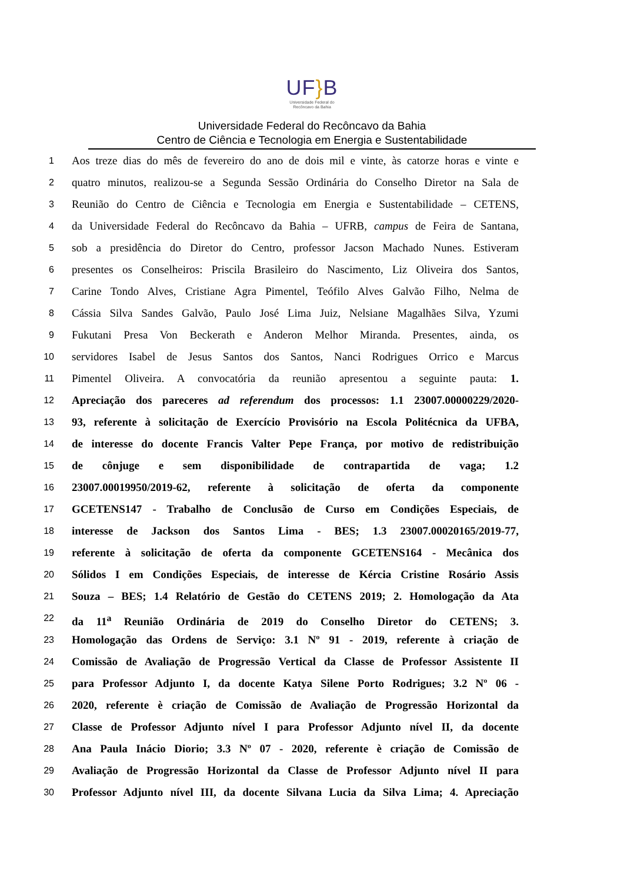UF}B
Universidade Federal do
Recôncavo da Bahia
Universidade Federal do Recôncavo da Bahia
Centro de Ciência e Tecnologia em Energia e Sustentabilidade
1
Aos treze dias do mês de fevereiro do ano de dois mil e vinte, às catorze horas e vinte e
2
quatro minutos, realizou-se a Segunda Sessão Ordinária do Conselho Diretor na Sala de
3
Reunião do Centro de Ciência e Tecnologia em Energia e Sustentabilidade – CETENS,
4
da Universidade Federal do Recôncavo da Bahia – UFRB, campus de Feira de Santana,
5
sob a presidência do Diretor do Centro, professor Jacson Machado Nunes. Estiveram
6
presentes os Conselheiros: Priscila Brasileiro do Nascimento, Liz Oliveira dos Santos,
7
Carine Tondo Alves, Cristiane Agra Pimentel, Teófilo Alves Galvão Filho, Nelma de
8
Cássia Silva Sandes Galvão, Paulo José Lima Juiz, Nelsiane Magalhães Silva, Yzumi
9
Fukutani Presa Von Beckerath e Anderon Melhor Miranda. Presentes, ainda, os
10
servidores Isabel de Jesus Santos dos Santos, Nanci Rodrigues Orrico e Marcus
11
Pimentel Oliveira. A convocatória da reunião apresentou a seguinte pauta: 1.
12
Apreciação dos pareceres ad referendum dos processos: 1.1 23007.00000229/2020-
13
93, referente à solicitação de Exercício Provisório na Escola Politécnica da UFBA,
14
de interesse do docente Francis Valter Pepe França, por motivo de redistribuição
15
de cônjuge e sem disponibilidade de contrapartida de vaga; 1.2
16
23007.00019950/2019-62, referente à solicitação de oferta da componente
17
GCETENS147 - Trabalho de Conclusão de Curso em Condições Especiais, de
18
interesse de Jackson dos Santos Lima - BES; 1.3 23007.00020165/2019-77,
19
referente à solicitação de oferta da componente GCETENS164 - Mecânica dos
20
Sólidos I em Condições Especiais, de interesse de Kércia Cristine Rosário Assis
21
Souza – BES; 1.4 Relatório de Gestão do CETENS 2019; 2. Homologação da Ata
22
da 11<sup>a</sup> Reunião Ordinária de 2019 do Conselho Diretor do CETENS; 3.
23
Homologação das Ordens de Serviço: 3.1 Nº 91 - 2019, referente à criação de
24
Comissão de Avaliação de Progressão Vertical da Classe de Professor Assistente II
25
para Professor Adjunto I, da docente Katya Silene Porto Rodrigues; 3.2 Nº 06 -
26
2020, referente è criação de Comissão de Avaliação de Progressão Horizontal da
27
Classe de Professor Adjunto nível I para Professor Adjunto nível II, da docente
28
Ana Paula Inácio Diorio; 3.3 Nº 07 - 2020, referente è criação de Comissão de
29
Avaliação de Progressão Horizontal da Classe de Professor Adjunto nível II para
30
Professor Adjunto nível III, da docente Silvana Lucia da Silva Lima; 4. Apreciação